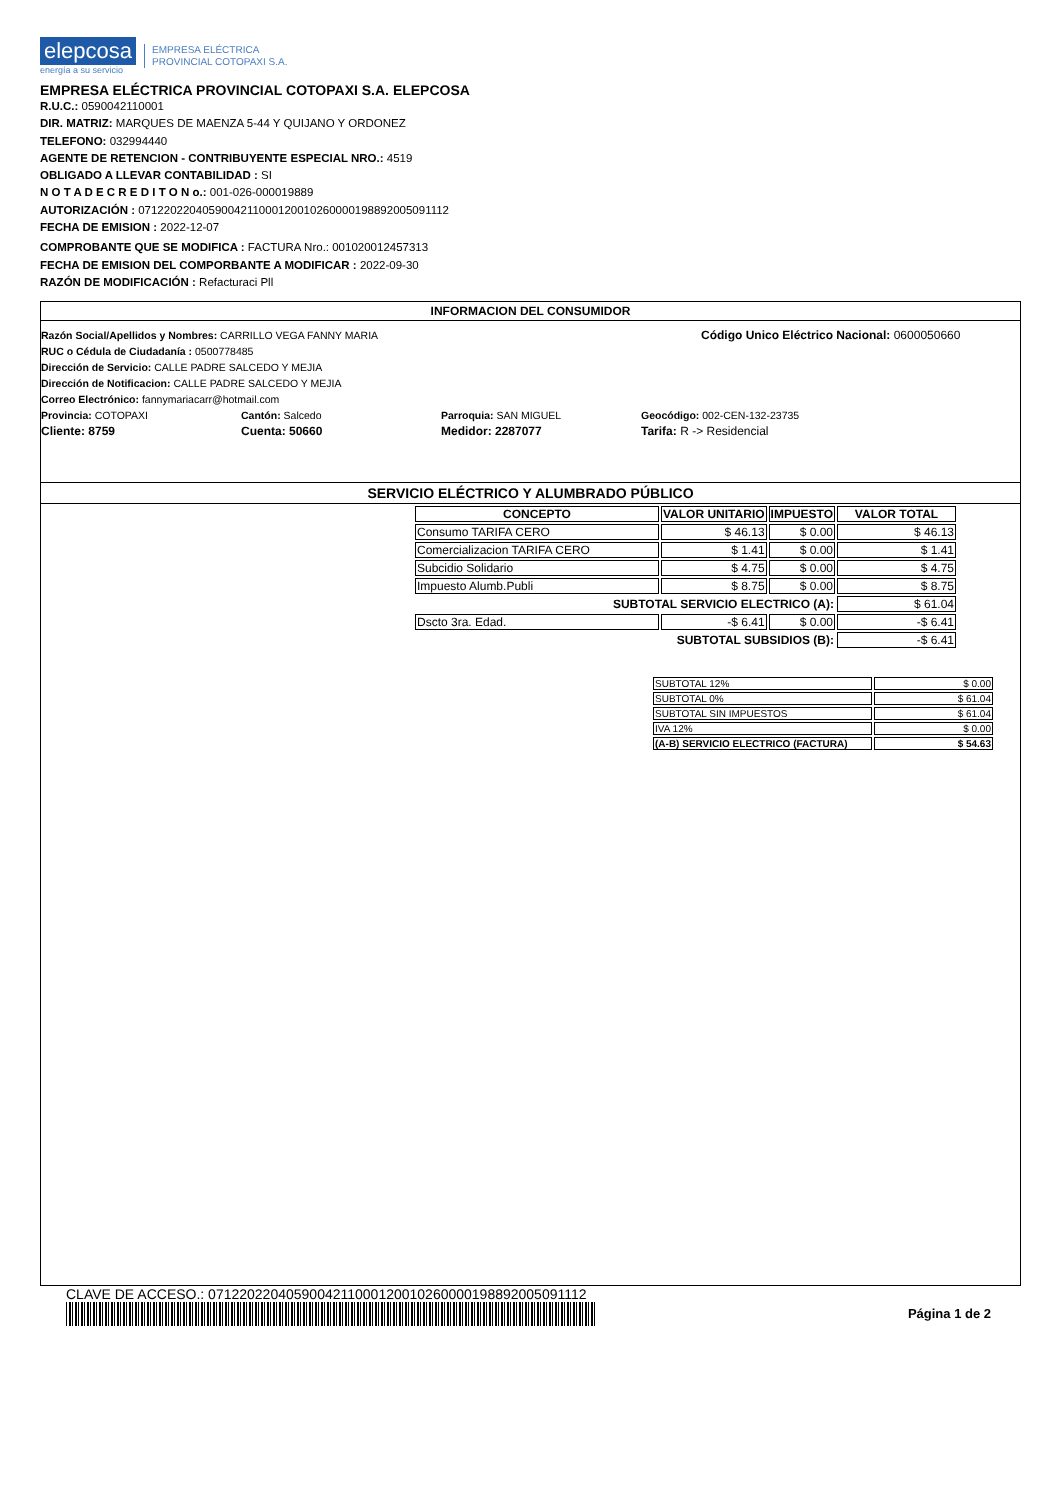elepcosa
energía a su servicio
EMPRESA ELÉCTRICA
PROVINCIAL COTOPAXI S.A.
EMPRESA ELÉCTRICA PROVINCIAL COTOPAXI S.A. ELEPCOSA
R.U.C.: 0590042110001
DIR. MATRIZ: MARQUES DE MAENZA 5-44 Y QUIJANO Y ORDONEZ
TELEFONO: 032994440
AGENTE DE RETENCION - CONTRIBUYENTE ESPECIAL NRO.: 4519
OBLIGADO A LLEVAR CONTABILIDAD : SI
N O T A D E C R E D I T O N o.: 001-026-000019889
AUTORIZACIÓN : 0712202204059004211000120010260000198892005091112
FECHA DE EMISION : 2022-12-07
COMPROBANTE QUE SE MODIFICA : FACTURA Nro.: 001020012457313
FECHA DE EMISION DEL COMPORBANTE A MODIFICAR : 2022-09-30
RAZÓN DE MODIFICACIÓN : Refacturaci Pll
INFORMACION DEL CONSUMIDOR
Código Unico Eléctrico Nacional: 0600050660
Razón Social/Apellidos y Nombres: CARRILLO VEGA FANNY MARIA
RUC o Cédula de Ciudadanía : 0500778485
Dirección de Servicio: CALLE PADRE SALCEDO Y MEJIA
Dirección de Notificacion: CALLE PADRE SALCEDO Y MEJIA
Correo Electrónico: fannymariacarr@hotmail.com
Provincia: COTOPAXI Cantón: Salcedo Parroquia: SAN MIGUEL Geocódigo: 002-CEN-132-23735
Cliente: 8759 Cuenta: 50660 Medidor: 2287077 Tarifa: R -> Residencial
SERVICIO ELÉCTRICO Y ALUMBRADO PÚBLICO
| CONCEPTO | VALOR UNITARIO | IMPUESTO | VALOR TOTAL |
| --- | --- | --- | --- |
| Consumo TARIFA CERO | $ 46.13 | $ 0.00 | $ 46.13 |
| Comercializacion TARIFA CERO | $ 1.41 | $ 0.00 | $ 1.41 |
| Subcidio Solidario | $ 4.75 | $ 0.00 | $ 4.75 |
| Impuesto Alumb.Publi | $ 8.75 | $ 0.00 | $ 8.75 |
| SUBTOTAL SERVICIO ELECTRICO (A): | | | $ 61.04 |
| Dscto 3ra. Edad. | -$ 6.41 | $ 0.00 | -$ 6.41 |
| SUBTOTAL SUBSIDIOS (B): | | | -$ 6.41 |
| SUBTOTAL 12% | $ 0.00 |
| SUBTOTAL 0% | $ 61.04 |
| SUBTOTAL SIN IMPUESTOS | $ 61.04 |
| IVA 12% | $ 0.00 |
| (A-B) SERVICIO ELECTRICO (FACTURA) | $ 54.63 |
CLAVE DE ACCESO.: 0712202204059004211000120010260000198892005091112
Página 1 de 2